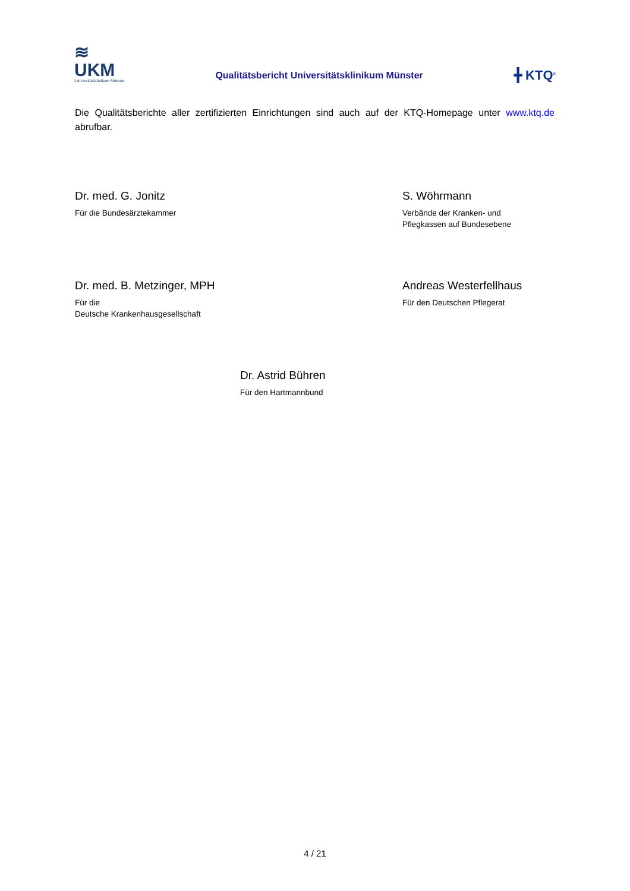≋
UKM
Universitätsklinikum Münster
Qualitätsbericht Universitätsklinikum Münster
╋ KTQ<sup>®</sup>
Die Qualitätsberichte aller zertifizierten Einrichtungen sind auch auf der KTQ-Homepage unter www.ktq.de abrufbar.
Dr. med. G. Jonitz
Für die Bundesärztekammer
S. Wöhrmann
Verbände der Kranken- und
Pflegkassen auf Bundesebene
Dr. med. B. Metzinger, MPH
Für die
Deutsche Krankenhausgesellschaft
Andreas Westerfellhaus
Für den Deutschen Pflegerat
Dr. Astrid Bühren
Für den Hartmannbund
4 / 21